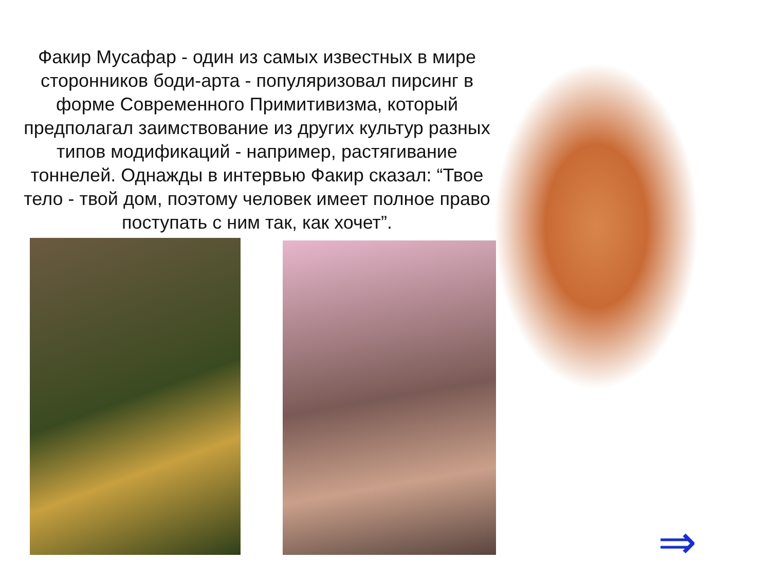Факир Мусафар - один из самых известных в мире сторонников боди-арта - популяризовал пирсинг в форме Современного Примитивизма, который предполагал заимствование из других культур разных типов модификаций - например, растягивание тоннелей. Однажды в интервью Факир сказал: “Твое тело - твой дом, поэтому человек имеет полное право поступать с ним так, как хочет”.
⇒